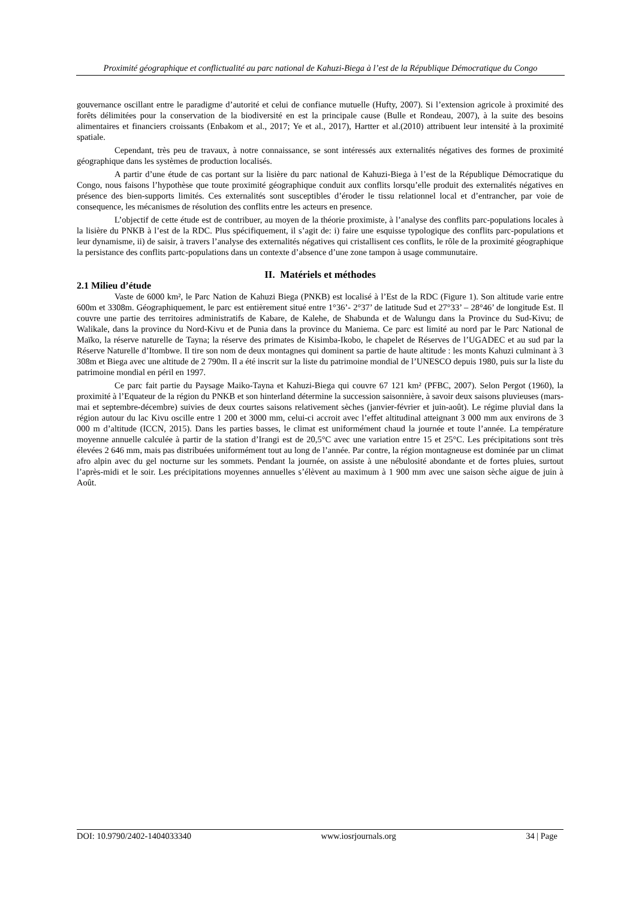Proximité géographique et conflictualité au parc national de Kahuzi-Biega à l’est de la République Démocratique du Congo
gouvernance oscillant entre le paradigme d’autorité et celui de confiance mutuelle (Hufty, 2007). Si l’extension agricole à proximité des forêts délimitées pour la conservation de la biodiversité en est la principale cause (Bulle et Rondeau, 2007), à la suite des besoins alimentaires et financiers croissants (Enbakom et al., 2017; Ye et al., 2017), Hartter et al.(2010) attribuent leur intensité à la proximité spatiale.
Cependant, très peu de travaux, à notre connaissance, se sont intéressés aux externalités négatives des formes de proximité géographique dans les systèmes de production localisés.
A partir d’une étude de cas portant sur la lisière du parc national de Kahuzi-Biega à l’est de la République Démocratique du Congo, nous faisons l’hypothèse que toute proximité géographique conduit aux conflits lorsqu’elle produit des externalités négatives en présence des bien-supports limités. Ces externalités sont susceptibles d’éroder le tissu relationnel local et d’entrancher, par voie de consequence, les mécanismes de résolution des conflits entre les acteurs en presence.
L’objectif de cette étude est de contribuer, au moyen de la théorie proximiste, à l’analyse des conflits parc-populations locales à la lisière du PNKB à l’est de la RDC. Plus spécifiquement, il s’agit de: i) faire une esquisse typologique des conflits parc-populations et leur dynamisme, ii) de saisir, à travers l’analyse des externalités négatives qui cristallisent ces conflits, le rôle de la proximité géographique la persistance des conflits partc-populations dans un contexte d’absence d’une zone tampon à usage communutaire.
II. Matériels et méthodes
2.1 Milieu d’étude
Vaste de 6000 km², le Parc Nation de Kahuzi Biega (PNKB) est localisé à l’Est de la RDC (Figure 1). Son altitude varie entre 600m et 3308m. Géographiquement, le parc est entièrement situé entre 1°36’- 2°37’ de latitude Sud et 27°33’ – 28°46’ de longitude Est. Il couvre une partie des territoires administratifs de Kabare, de Kalehe, de Shabunda et de Walungu dans la Province du Sud-Kivu; de Walikale, dans la province du Nord-Kivu et de Punia dans la province du Maniema. Ce parc est limité au nord par le Parc National de Maïko, la réserve naturelle de Tayna; la réserve des primates de Kisimba-Ikobo, le chapelet de Réserves de l’UGADEC et au sud par la Réserve Naturelle d’Itombwe. Il tire son nom de deux montagnes qui dominent sa partie de haute altitude : les monts Kahuzi culminant à 3 308m et Biega avec une altitude de 2 790m. Il a été inscrit sur la liste du patrimoine mondial de l’UNESCO depuis 1980, puis sur la liste du patrimoine mondial en péril en 1997.
Ce parc fait partie du Paysage Maiko-Tayna et Kahuzi-Biega qui couvre 67 121 km² (PFBC, 2007). Selon Pergot (1960), la proximité à l’Equateur de la région du PNKB et son hinterland détermine la succession saisonnière, à savoir deux saisons pluvieuses (mars-mai et septembre-décembre) suivies de deux courtes saisons relativement sèches (janvier-février et juin-août). Le régime pluvial dans la région autour du lac Kivu oscille entre 1 200 et 3000 mm, celui-ci accroit avec l’effet altitudinal atteignant 3 000 mm aux environs de 3 000 m d’altitude (ICCN, 2015). Dans les parties basses, le climat est uniformément chaud la journée et toute l’année. La température moyenne annuelle calculée à partir de la station d’Irangi est de 20,5°C avec une variation entre 15 et 25°C. Les précipitations sont très élevées 2 646 mm, mais pas distribuées uniformément tout au long de l’année. Par contre, la région montagneuse est dominée par un climat afro alpin avec du gel nocturne sur les sommets. Pendant la journée, on assiste à une nébulosité abondante et de fortes pluies, surtout l’après-midi et le soir. Les précipitations moyennes annuelles s’élèvent au maximum à 1 900 mm avec une saison sèche aigue de juin à Août.
DOI: 10.9790/2402-1404033340 www.iosrjournals.org 34 | Page